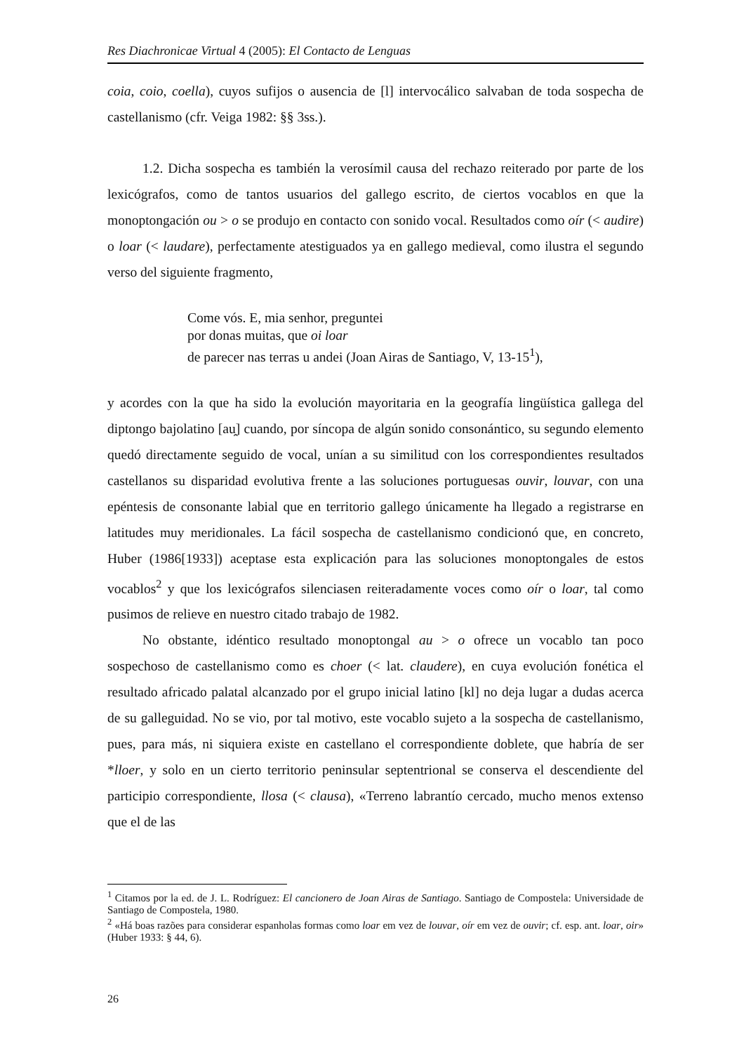Res Diachronicae Virtual 4 (2005): El Contacto de Lenguas
coia, coio, coella), cuyos sufijos o ausencia de [l] intervocálico salvaban de toda sospecha de castellanismo (cfr. Veiga 1982: §§ 3ss.).
1.2. Dicha sospecha es también la verosímil causa del rechazo reiterado por parte de los lexicógrafos, como de tantos usuarios del gallego escrito, de ciertos vocablos en que la monoptongación ou > o se produjo en contacto con sonido vocal. Resultados como oír (< audire) o loar (< laudare), perfectamente atestiguados ya en gallego medieval, como ilustra el segundo verso del siguiente fragmento,
Come vós. E, mia senhor, preguntei
por donas muitas, que oi loar
de parecer nas terras u andei (Joan Airas de Santiago, V, 13-15<sup>1</sup>),
y acordes con la que ha sido la evolución mayoritaria en la geografía lingüística gallega del diptongo bajolatino [au̯] cuando, por síncopa de algún sonido consonántico, su segundo elemento quedó directamente seguido de vocal, unían a su similitud con los correspondientes resultados castellanos su disparidad evolutiva frente a las soluciones portuguesas ouvir, louvar, con una epéntesis de consonante labial que en territorio gallego únicamente ha llegado a registrarse en latitudes muy meridionales. La fácil sospecha de castellanismo condicionó que, en concreto, Huber (1986[1933]) aceptase esta explicación para las soluciones monoptongales de estos vocablos<sup>2</sup> y que los lexicógrafos silenciasen reiteradamente voces como oír o loar, tal como pusimos de relieve en nuestro citado trabajo de 1982.
No obstante, idéntico resultado monoptongal au > o ofrece un vocablo tan poco sospechoso de castellanismo como es choer (< lat. claudere), en cuya evolución fonética el resultado africado palatal alcanzado por el grupo inicial latino [kl] no deja lugar a dudas acerca de su galleguidad. No se vio, por tal motivo, este vocablo sujeto a la sospecha de castellanismo, pues, para más, ni siquiera existe en castellano el correspondiente doblete, que habría de ser *lloer, y solo en un cierto territorio peninsular septentrional se conserva el descendiente del participio correspondiente, llosa (< clausa), «Terreno labrantío cercado, mucho menos extenso que el de las
<sup>1</sup> Citamos por la ed. de J. L. Rodríguez: El cancionero de Joan Airas de Santiago. Santiago de Compostela: Universidade de Santiago de Compostela, 1980.
<sup>2</sup> «Há boas razões para considerar espanholas formas como loar em vez de louvar, oír em vez de ouvir; cf. esp. ant. loar, oir» (Huber 1933: § 44, 6).
26